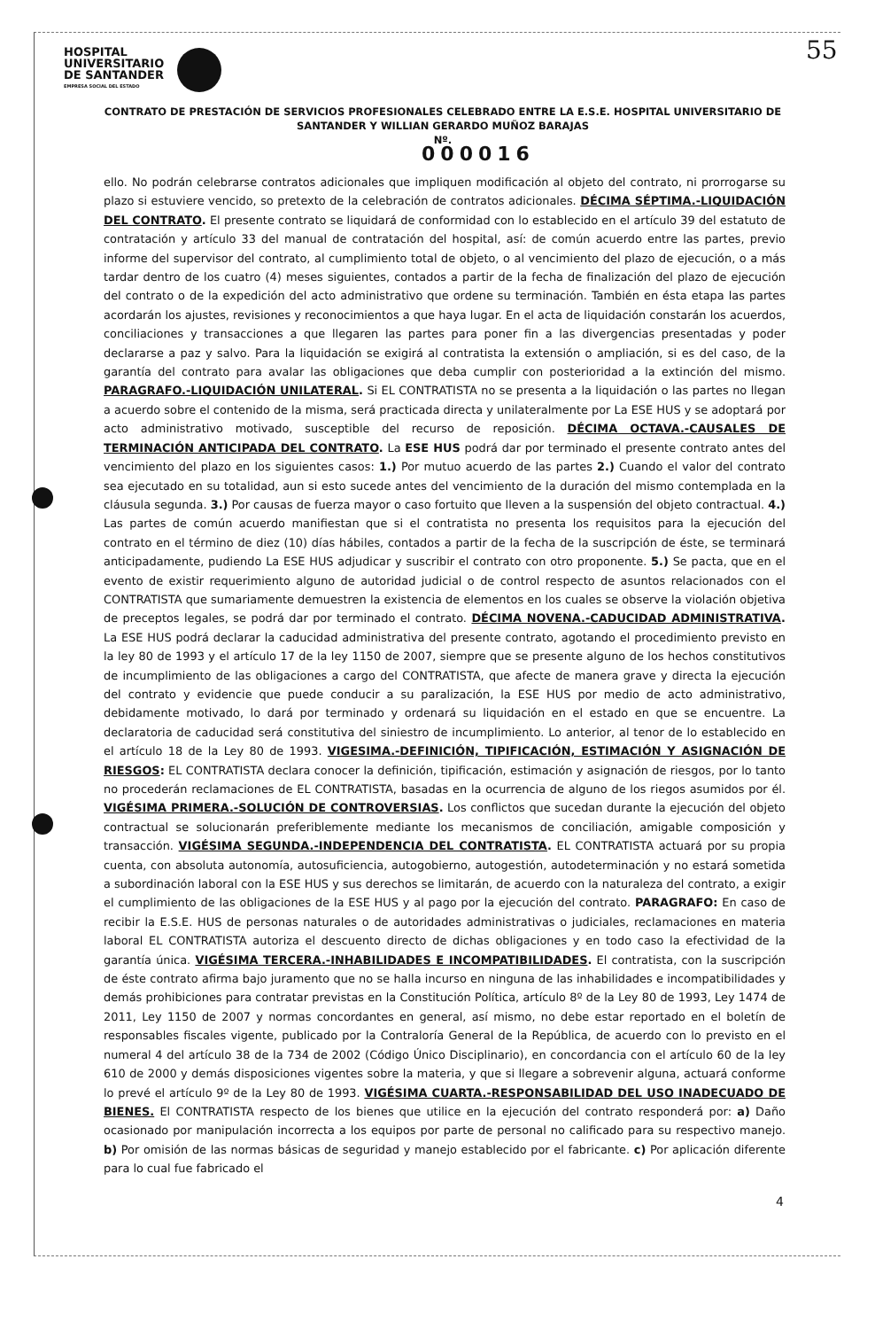HOSPITAL
UNIVERSITARIO
DE SANTANDER
EMPRESA SOCIAL DEL ESTADO
55
CONTRATO DE PRESTACIÓN DE SERVICIOS PROFESIONALES CELEBRADO ENTRE LA E.S.E. HOSPITAL UNIVERSITARIO DE SANTANDER Y WILLIAN GERARDO MUÑOZ BARAJAS
Nº.
000016
ello. No podrán celebrarse contratos adicionales que impliquen modificación al objeto del contrato, ni prorrogarse su plazo si estuviere vencido, so pretexto de la celebración de contratos adicionales. DÉCIMA SÉPTIMA.-LIQUIDACIÓN DEL CONTRATO. El presente contrato se liquidará de conformidad con lo establecido en el artículo 39 del estatuto de contratación y artículo 33 del manual de contratación del hospital, así: de común acuerdo entre las partes, previo informe del supervisor del contrato, al cumplimiento total de objeto, o al vencimiento del plazo de ejecución, o a más tardar dentro de los cuatro (4) meses siguientes, contados a partir de la fecha de finalización del plazo de ejecución del contrato o de la expedición del acto administrativo que ordene su terminación. También en ésta etapa las partes acordarán los ajustes, revisiones y reconocimientos a que haya lugar. En el acta de liquidación constarán los acuerdos, conciliaciones y transacciones a que llegaren las partes para poner fin a las divergencias presentadas y poder declararse a paz y salvo. Para la liquidación se exigirá al contratista la extensión o ampliación, si es del caso, de la garantía del contrato para avalar las obligaciones que deba cumplir con posterioridad a la extinción del mismo. PARAGRAFO.-LIQUIDACIÓN UNILATERAL. Si EL CONTRATISTA no se presenta a la liquidación o las partes no llegan a acuerdo sobre el contenido de la misma, será practicada directa y unilateralmente por La ESE HUS y se adoptará por acto administrativo motivado, susceptible del recurso de reposición. DÉCIMA OCTAVA.-CAUSALES DE TERMINACIÓN ANTICIPADA DEL CONTRATO. La ESE HUS podrá dar por terminado el presente contrato antes del vencimiento del plazo en los siguientes casos: 1.) Por mutuo acuerdo de las partes 2.) Cuando el valor del contrato sea ejecutado en su totalidad, aun si esto sucede antes del vencimiento de la duración del mismo contemplada en la cláusula segunda. 3.) Por causas de fuerza mayor o caso fortuito que lleven a la suspensión del objeto contractual. 4.) Las partes de común acuerdo manifiestan que si el contratista no presenta los requisitos para la ejecución del contrato en el término de diez (10) días hábiles, contados a partir de la fecha de la suscripción de éste, se terminará anticipadamente, pudiendo La ESE HUS adjudicar y suscribir el contrato con otro proponente. 5.) Se pacta, que en el evento de existir requerimiento alguno de autoridad judicial o de control respecto de asuntos relacionados con el CONTRATISTA que sumariamente demuestren la existencia de elementos en los cuales se observe la violación objetiva de preceptos legales, se podrá dar por terminado el contrato. DÉCIMA NOVENA.-CADUCIDAD ADMINISTRATIVA. La ESE HUS podrá declarar la caducidad administrativa del presente contrato, agotando el procedimiento previsto en la ley 80 de 1993 y el artículo 17 de la ley 1150 de 2007, siempre que se presente alguno de los hechos constitutivos de incumplimiento de las obligaciones a cargo del CONTRATISTA, que afecte de manera grave y directa la ejecución del contrato y evidencie que puede conducir a su paralización, la ESE HUS por medio de acto administrativo, debidamente motivado, lo dará por terminado y ordenará su liquidación en el estado en que se encuentre. La declaratoria de caducidad será constitutiva del siniestro de incumplimiento. Lo anterior, al tenor de lo establecido en el artículo 18 de la Ley 80 de 1993. VIGESIMA.-DEFINICIÓN, TIPIFICACIÓN, ESTIMACIÓN Y ASIGNACIÓN DE RIESGOS: EL CONTRATISTA declara conocer la definición, tipificación, estimación y asignación de riesgos, por lo tanto no procederán reclamaciones de EL CONTRATISTA, basadas en la ocurrencia de alguno de los riegos asumidos por él. VIGÉSIMA PRIMERA.-SOLUCIÓN DE CONTROVERSIAS. Los conflictos que sucedan durante la ejecución del objeto contractual se solucionarán preferiblemente mediante los mecanismos de conciliación, amigable composición y transacción. VIGÉSIMA SEGUNDA.-INDEPENDENCIA DEL CONTRATISTA. EL CONTRATISTA actuará por su propia cuenta, con absoluta autonomía, autosuficiencia, autogobierno, autogestión, autodeterminación y no estará sometida a subordinación laboral con la ESE HUS y sus derechos se limitarán, de acuerdo con la naturaleza del contrato, a exigir el cumplimiento de las obligaciones de la ESE HUS y al pago por la ejecución del contrato. PARAGRAFO: En caso de recibir la E.S.E. HUS de personas naturales o de autoridades administrativas o judiciales, reclamaciones en materia laboral EL CONTRATISTA autoriza el descuento directo de dichas obligaciones y en todo caso la efectividad de la garantía única. VIGÉSIMA TERCERA.-INHABILIDADES E INCOMPATIBILIDADES. El contratista, con la suscripción de éste contrato afirma bajo juramento que no se halla incurso en ninguna de las inhabilidades e incompatibilidades y demás prohibiciones para contratar previstas en la Constitución Política, artículo 8º de la Ley 80 de 1993, Ley 1474 de 2011, Ley 1150 de 2007 y normas concordantes en general, así mismo, no debe estar reportado en el boletín de responsables fiscales vigente, publicado por la Contraloría General de la República, de acuerdo con lo previsto en el numeral 4 del artículo 38 de la 734 de 2002 (Código Único Disciplinario), en concordancia con el artículo 60 de la ley 610 de 2000 y demás disposiciones vigentes sobre la materia, y que si llegare a sobrevenir alguna, actuará conforme lo prevé el artículo 9º de la Ley 80 de 1993. VIGÉSIMA CUARTA.-RESPONSABILIDAD DEL USO INADECUADO DE BIENES. El CONTRATISTA respecto de los bienes que utilice en la ejecución del contrato responderá por: a) Daño ocasionado por manipulación incorrecta a los equipos por parte de personal no calificado para su respectivo manejo. b) Por omisión de las normas básicas de seguridad y manejo establecido por el fabricante. c) Por aplicación diferente para lo cual fue fabricado el
4